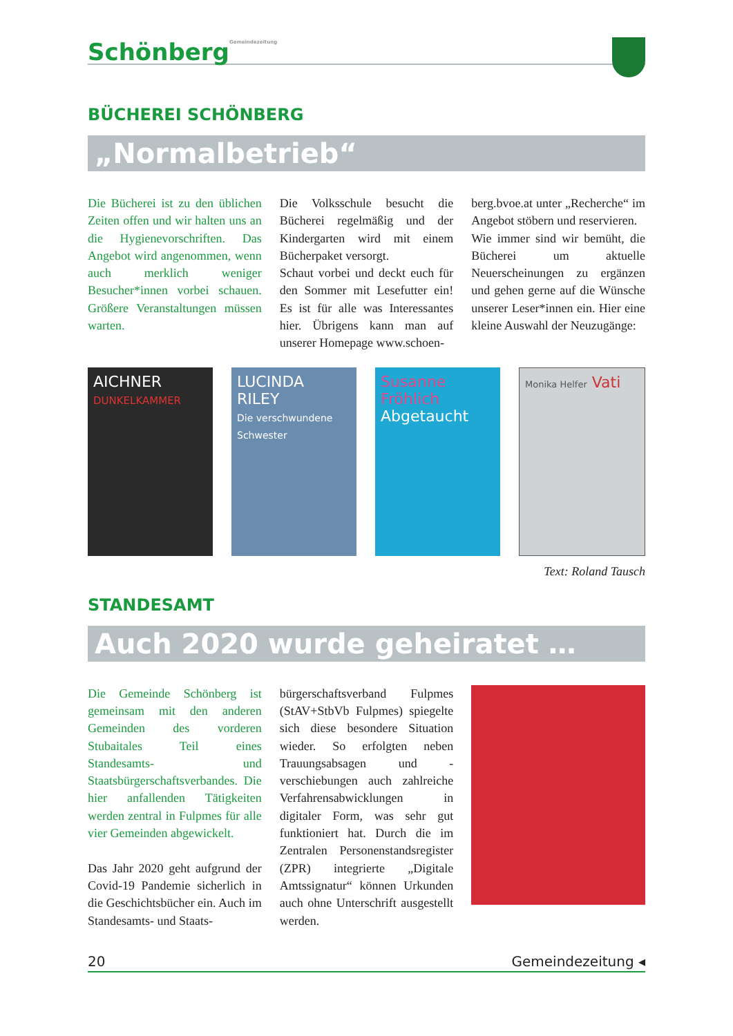SchönbergGemeindezeitung
BÜCHEREI SCHÖNBERG
„Normalbetrieb“
Die Bücherei ist zu den üblichen Zeiten offen und wir halten uns an die Hygienevorschriften. Das Angebot wird angenommen, wenn auch merklich weniger Besucher*innen vorbei schauen. Größere Veranstaltungen müssen warten.
Die Volksschule besucht die Bücherei regelmäßig und der Kindergarten wird mit einem Bücherpaket versorgt.
Schaut vorbei und deckt euch für den Sommer mit Lesefutter ein! Es ist für alle was Interessantes hier. Übrigens kann man auf unserer Homepage www.schoen-
berg.bvoe.at unter „Recherche“ im Angebot stöbern und reservieren.
Wie immer sind wir bemüht, die Bücherei um aktuelle Neuerscheinungen zu ergänzen und gehen gerne auf die Wünsche unserer Leser*innen ein. Hier eine kleine Auswahl der Neuzugänge:
AICHNER
DUNKELKAMMER
LUCINDA RILEY
Die verschwundene Schwester
Susanne Fröhlich
Abgetaucht
Monika Helfer Vati
Text: Roland Tausch
STANDESAMT
Auch 2020 wurde geheiratet …
Die Gemeinde Schönberg ist gemeinsam mit den anderen Gemeinden des vorderen Stubaitales Teil eines Standesamts- und Staatsbürgerschaftsverbandes. Die hier anfallenden Tätigkeiten werden zentral in Fulpmes für alle vier Gemeinden abgewickelt.
Das Jahr 2020 geht aufgrund der Covid-19 Pandemie sicherlich in die Geschichtsbücher ein. Auch im Standesamts- und Staats-
bürgerschaftsverband Fulpmes (StAV+StbVb Fulpmes) spiegelte sich diese besondere Situation wieder. So erfolgten neben Trauungsabsagen und -verschiebungen auch zahlreiche Verfahrensabwicklungen in digitaler Form, was sehr gut funktioniert hat. Durch die im Zentralen Personenstandsregister (ZPR) integrierte „Digitale Amtssignatur“ können Urkunden auch ohne Unterschrift ausgestellt werden.
20 Gemeindezeitung ◂